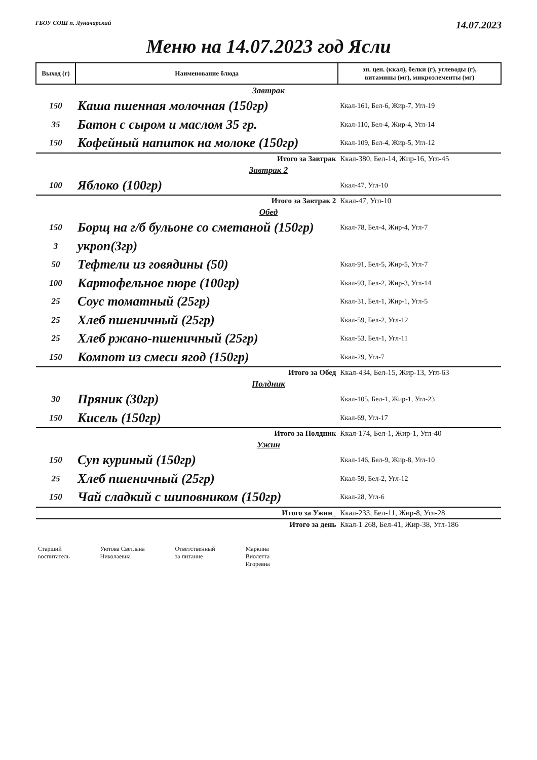ГБОУ СОШ п. Луначарский 14.07.2023
Меню на 14.07.2023 год Ясли
| Выход (г) | Наименование блюда | эн. цен. (ккал), белки (г), углеводы (г), витамины (мг), микроэлементы (мг) |
| --- | --- | --- |
| Завтрак | | |
| 150 | Каша пшенная молочная (150гр) | Ккал-161, Бел-6, Жир-7, Угл-19 |
| 35 | Батон с сыром и маслом 35 гр. | Ккал-110, Бел-4, Жир-4, Угл-14 |
| 150 | Кофейный напиток на молоке (150гр) | Ккал-109, Бел-4, Жир-5, Угл-12 |
| Итого за Завтрак | | Ккал-380, Бел-14, Жир-16, Угл-45 |
| Завтрак 2 | | |
| 100 | Яблоко (100гр) | Ккал-47, Угл-10 |
| Итого за Завтрак 2 | | Ккал-47, Угл-10 |
| Обед | | |
| 150 | Борщ на г/б бульоне со сметаной (150гр) | Ккал-78, Бел-4, Жир-4, Угл-7 |
| 3 | укроп(3гр) | |
| 50 | Тефтели из говядины (50) | Ккал-91, Бел-5, Жир-5, Угл-7 |
| 100 | Картофельное пюре (100гр) | Ккал-93, Бел-2, Жир-3, Угл-14 |
| 25 | Соус томатный (25гр) | Ккал-31, Бел-1, Жир-1, Угл-5 |
| 25 | Хлеб пшеничный (25гр) | Ккал-59, Бел-2, Угл-12 |
| 25 | Хлеб ржано-пшеничный (25гр) | Ккал-53, Бел-1, Угл-11 |
| 150 | Компот из смеси ягод (150гр) | Ккал-29, Угл-7 |
| Итого за Обед | | Ккал-434, Бел-15, Жир-13, Угл-63 |
| Полдник | | |
| 30 | Пряник (30гр) | Ккал-105, Бел-1, Жир-1, Угл-23 |
| 150 | Кисель (150гр) | Ккал-69, Угл-17 |
| Итого за Полдник | | Ккал-174, Бел-1, Жир-1, Угл-40 |
| Ужин | | |
| 150 | Суп куриный (150гр) | Ккал-146, Бел-9, Жир-8, Угл-10 |
| 25 | Хлеб пшеничный (25гр) | Ккал-59, Бел-2, Угл-12 |
| 150 | Чай сладкий с шиповником (150гр) | Ккал-28, Угл-6 |
| Итого за Ужин_ | | Ккал-233, Бел-11, Жир-8, Угл-28 |
| Итого за день | | Ккал-1 268, Бел-41, Жир-38, Угл-186 |
Старший
воспитатель
Уютова Светлана
Николаевна
Ответственный
за питание
Маркина
Виолетта
Игоревна